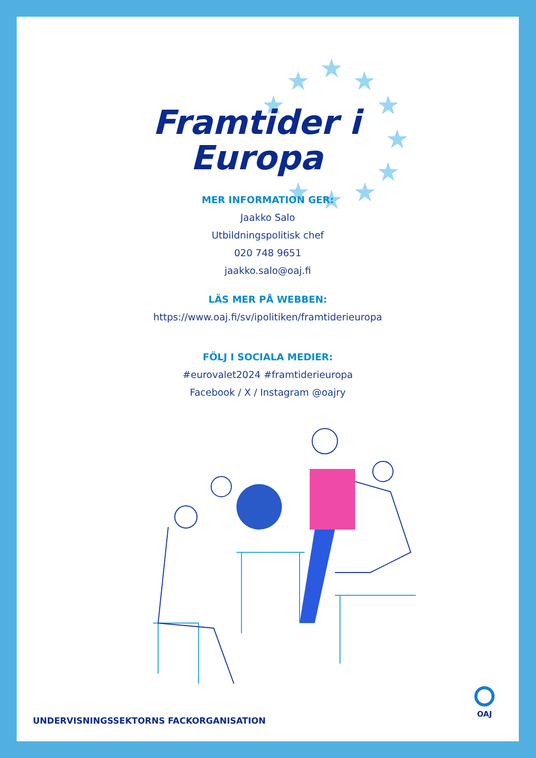★
★
★
★
★
★
★
★
★
★
Framtider i
Europa
MER INFORMATION GER:
Jaakko Salo
Utbildningspolitisk chef
020 748 9651
jaakko.salo@oaj.fi
LÄS MER PÅ WEBBEN:
https://www.oaj.fi/sv/ipolitiken/framtiderieuropa
FÖLJ I SOCIALA MEDIER:
#eurovalet2024 #framtiderieuropa
Facebook / X / Instagram @oajry
UNDERVISNINGSSEKTORNS FACKORGANISATION
OAJ